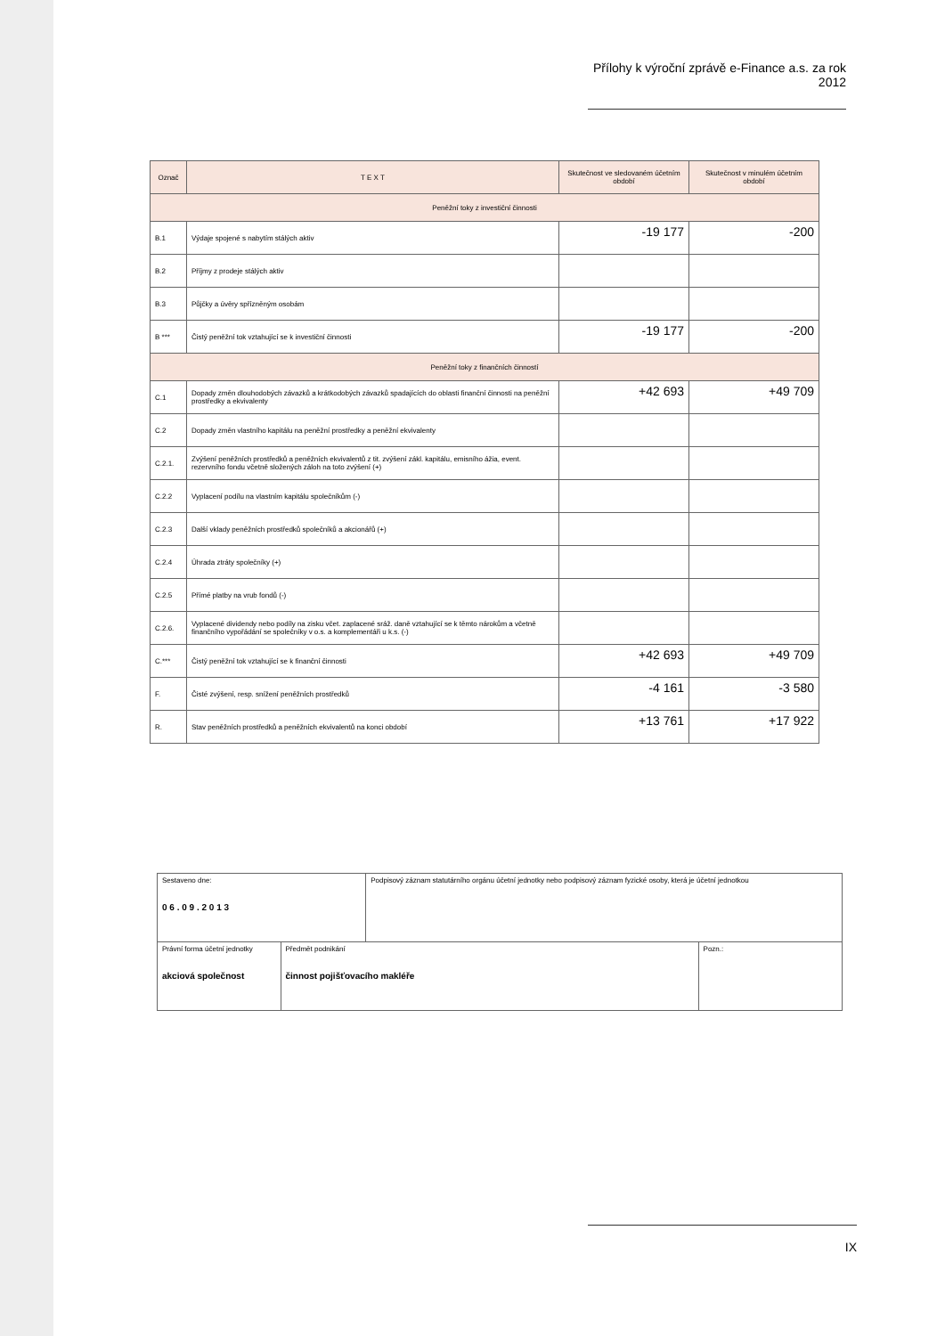Přílohy k výroční zprávě e-Finance a.s. za rok 2012
| Označ | T E X T | Skutečnost ve sledovaném účetním období | Skutečnost v minulém účetním období |
| --- | --- | --- | --- |
| Peněžní toky z investiční činnosti | | | |
| B.1 | Výdaje spojené s nabytím stálých aktiv | -19 177 | -200 |
| B.2 | Příjmy z prodeje stálých aktiv | | |
| B.3 | Půjčky a úvěry spřízněným osobám | | |
| B *** | Čistý peněžní tok vztahující se k investiční činnosti | -19 177 | -200 |
| Peněžní toky z finančních činností | | | |
| C.1 | Dopady změn dlouhodobých závazků a krátkodobých závazků spadajících do oblasti finanční činnosti na peněžní prostředky a ekvivalenty | +42 693 | +49 709 |
| C.2 | Dopady změn vlastního kapitálu na peněžní prostředky a peněžní ekvivalenty | | |
| C.2.1. | Zvýšení peněžních prostředků a peněžních ekvivalentů z tit. zvýšení zákl. kapitálu, emisního ážia, event. rezervního fondu včetně složených záloh na toto zvýšení (+) | | |
| C.2.2 | Vyplacení podílu na vlastním kapitálu společníkům (-) | | |
| C.2.3 | Další vklady peněžních prostředků společníků a akcionářů (+) | | |
| C.2.4 | Úhrada ztráty společníky (+) | | |
| C.2.5 | Přímé platby na vrub fondů (-) | | |
| C.2.6. | Vyplacené dividendy nebo podíly na zisku včet. zaplacené sráž. daně vztahující se k těmto nárokům a včetně finančního vypořádání se společníky v o.s. a komplementáři u k.s. (-) | | |
| C.*** | Čistý peněžní tok vztahující se k finanční činnosti | +42 693 | +49 709 |
| F. | Čisté zvýšení, resp. snížení peněžních prostředků | -4 161 | -3 580 |
| R. | Stav peněžních prostředků a peněžních ekvivalentů na konci období | +13 761 | +17 922 |
| Sestaveno dne: 0 6 . 0 9 . 2 0 1 3 | | Podpisový záznam statutárního orgánu účetní jednotky nebo podpisový záznam fyzické osoby, která je účetní jednotkou | |
| Právní forma účetní jednotky akciová společnost | Předmět podnikání činnost pojišťovacího makléře | | Pozn.: |
IX